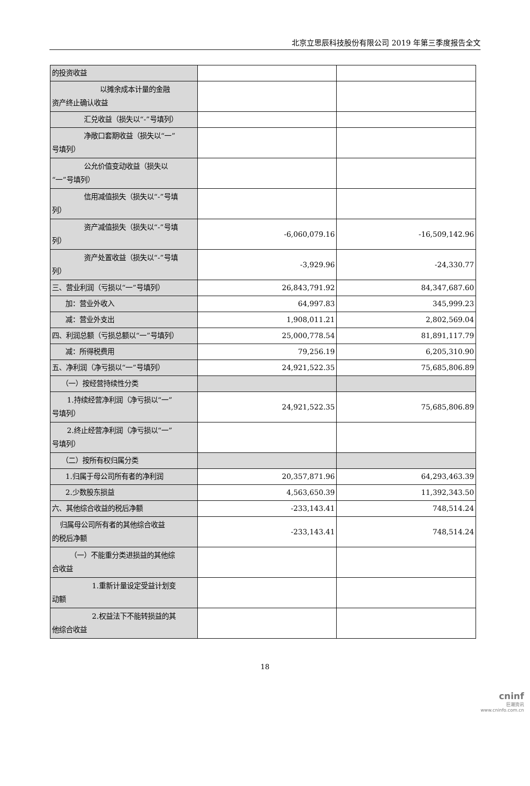北京立思辰科技股份有限公司 2019 年第三季度报告全文
| 的投资收益 | | |
| 以摊余成本计量的金融 资产终止确认收益 | | |
| 汇兑收益（损失以“-”号填列） | | |
| 净敞口套期收益（损失以“一” 号填列） | | |
| 公允价值变动收益（损失以 “一”号填列） | | |
| 信用减值损失（损失以“-”号填 列） | | |
| 资产减值损失（损失以“-”号填 列） | -6,060,079.16 | -16,509,142.96 |
| 资产处置收益（损失以“-”号填 列） | -3,929.96 | -24,330.77 |
| 三、营业利润（亏损以“一”号填列） | 26,843,791.92 | 84,347,687.60 |
| 加：营业外收入 | 64,997.83 | 345,999.23 |
| 减：营业外支出 | 1,908,011.21 | 2,802,569.04 |
| 四、利润总额（亏损总额以“一”号填列） | 25,000,778.54 | 81,891,117.79 |
| 减：所得税费用 | 79,256.19 | 6,205,310.90 |
| 五、净利润（净亏损以“一”号填列） | 24,921,522.35 | 75,685,806.89 |
| （一）按经营持续性分类 | | |
| 1.持续经营净利润（净亏损以“一” 号填列） | 24,921,522.35 | 75,685,806.89 |
| 2.终止经营净利润（净亏损以“一” 号填列） | | |
| （二）按所有权归属分类 | | |
| 1.归属于母公司所有者的净利润 | 20,357,871.96 | 64,293,463.39 |
| 2.少数股东损益 | 4,563,650.39 | 11,392,343.50 |
| 六、其他综合收益的税后净额 | -233,143.41 | 748,514.24 |
| 归属母公司所有者的其他综合收益 的税后净额 | -233,143.41 | 748,514.24 |
| （一）不能重分类进损益的其他综 合收益 | | |
| 1.重新计量设定受益计划变 动额 | | |
| 2.权益法下不能转损益的其 他综合收益 | | |
18
cninf
巨潮资讯
www.cninfo.com.cn